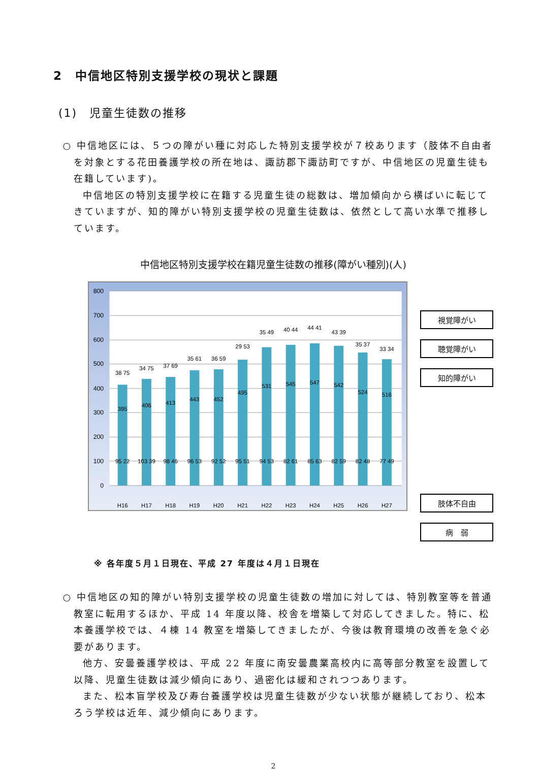2　中信地区特別支援学校の現状と課題
(1)　児童生徒数の推移
○ 中信地区には、５つの障がい種に対応した特別支援学校が７校あります（肢体不自由者を対象とする花田養護学校の所在地は、諏訪郡下諏訪町ですが、中信地区の児童生徒も在籍しています)。
中信地区の特別支援学校に在籍する児童生徒の総数は、増加傾向から横ばいに転じてきていますが、知的障がい特別支援学校の児童生徒数は、依然として高い水準で推移しています。
中信地区特別支援学校在籍児童生徒数の推移(障がい種別)(人)
800
700
600
500
400
300
200
100
0
H16
H17
H18
H19
H20
H21
H22
H23
H24
H25
H26
H27
395
406
413
443
452
495
531
545
547
542
524
516
95 22
103 39
98 46
96 53
92 52
95 51
94 53
82 61
85 63
82 59
82 48
77 49
38 75
34 75
37 69
35 61
36 59
29 53
35 49
40 44
44 41
43 39
35 37
33 34
視覚障がい
聴覚障がい
知的障がい
肢体不自由
病　弱
※ 各年度５月１日現在、平成 27 年度は４月１日現在
○ 中信地区の知的障がい特別支援学校の児童生徒数の増加に対しては、特別教室等を普通教室に転用するほか、平成 14 年度以降、校舎を増築して対応してきました。特に、松本養護学校では、４棟 14 教室を増築してきましたが、今後は教育環境の改善を急ぐ必要があります。
他方、安曇養護学校は、平成 22 年度に南安曇農業高校内に高等部分教室を設置して以降、児童生徒数は減少傾向にあり、過密化は緩和されつつあります。
また、松本盲学校及び寿台養護学校は児童生徒数が少ない状態が継続しており、松本ろう学校は近年、減少傾向にあります。
2